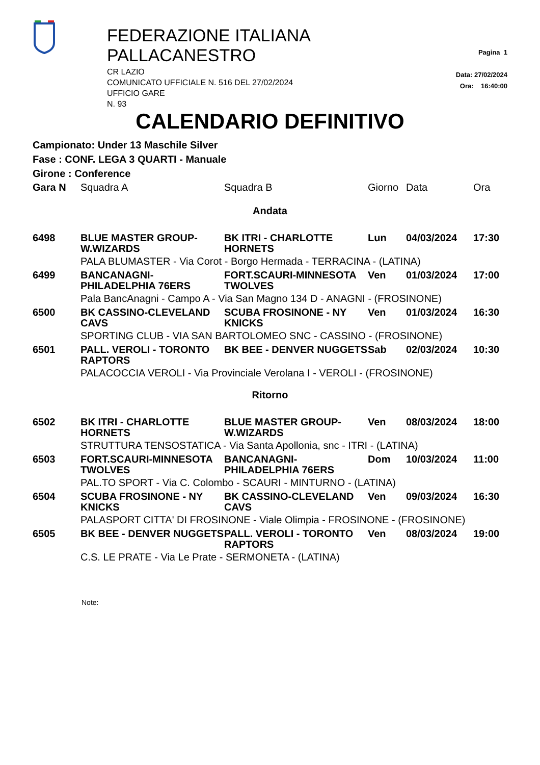FEDERAZIONE ITALIANA PALLACANESTRO
CR LAZIO
COMUNICATO UFFICIALE N. 516 DEL 27/02/2024
UFFICIO GARE
N. 93
Pagina 1
Data: 27/02/2024
Ora: 16:40:00
CALENDARIO DEFINITIVO
Campionato: Under 13 Maschile Silver
Fase : CONF. LEGA 3 QUARTI - Manuale
Girone : Conference
| Gara N | Squadra A | Squadra B | Giorno | Data | Ora |
| --- | --- | --- | --- | --- | --- |
| Andata | | | | | |
| 6498 | BLUE MASTER GROUP-W.WIZARDS | BK ITRI - CHARLOTTE HORNETS | Lun | 04/03/2024 | 17:30 |
| | PALA BLUMASTER - Via Corot - Borgo Hermada - TERRACINA - (LATINA) | | | | |
| 6499 | BANCANAGNI-PHILADELPHIA 76ERS | FORT.SCAURI-MINNESOTA TWOLVES | Ven | 01/03/2024 | 17:00 |
| | Pala BancAnagni - Campo A - Via San Magno 134 D - ANAGNI - (FROSINONE) | | | | |
| 6500 | BK CASSINO-CLEVELAND CAVS | SCUBA FROSINONE - NY KNICKS | Ven | 01/03/2024 | 16:30 |
| | SPORTING CLUB - VIA SAN BARTOLOMEO SNC - CASSINO - (FROSINONE) | | | | |
| 6501 | PALL. VEROLI - TORONTO RAPTORS | BK BEE - DENVER NUGGETS | Sab | 02/03/2024 | 10:30 |
| | PALACOCCIA VEROLI - Via Provinciale Verolana I - VEROLI - (FROSINONE) | | | | |
| Ritorno | | | | | |
| 6502 | BK ITRI - CHARLOTTE HORNETS | BLUE MASTER GROUP-W.WIZARDS | Ven | 08/03/2024 | 18:00 |
| | STRUTTURA TENSOSTATICA - Via Santa Apollonia, snc - ITRI - (LATINA) | | | | |
| 6503 | FORT.SCAURI-MINNESOTA TWOLVES | BANCANAGNI-PHILADELPHIA 76ERS | Dom | 10/03/2024 | 11:00 |
| | PAL.TO SPORT - Via C. Colombo - SCAURI - MINTURNO - (LATINA) | | | | |
| 6504 | SCUBA FROSINONE - NY KNICKS | BK CASSINO-CLEVELAND CAVS | Ven | 09/03/2024 | 16:30 |
| | PALASPORT CITTA' DI FROSINONE - Viale Olimpia - FROSINONE - (FROSINONE) | | | | |
| 6505 | BK BEE - DENVER NUGGETS | PALL. VEROLI - TORONTO RAPTORS | Ven | 08/03/2024 | 19:00 |
| | C.S. LE PRATE - Via Le Prate - SERMONETA - (LATINA) | | | | |
Note: